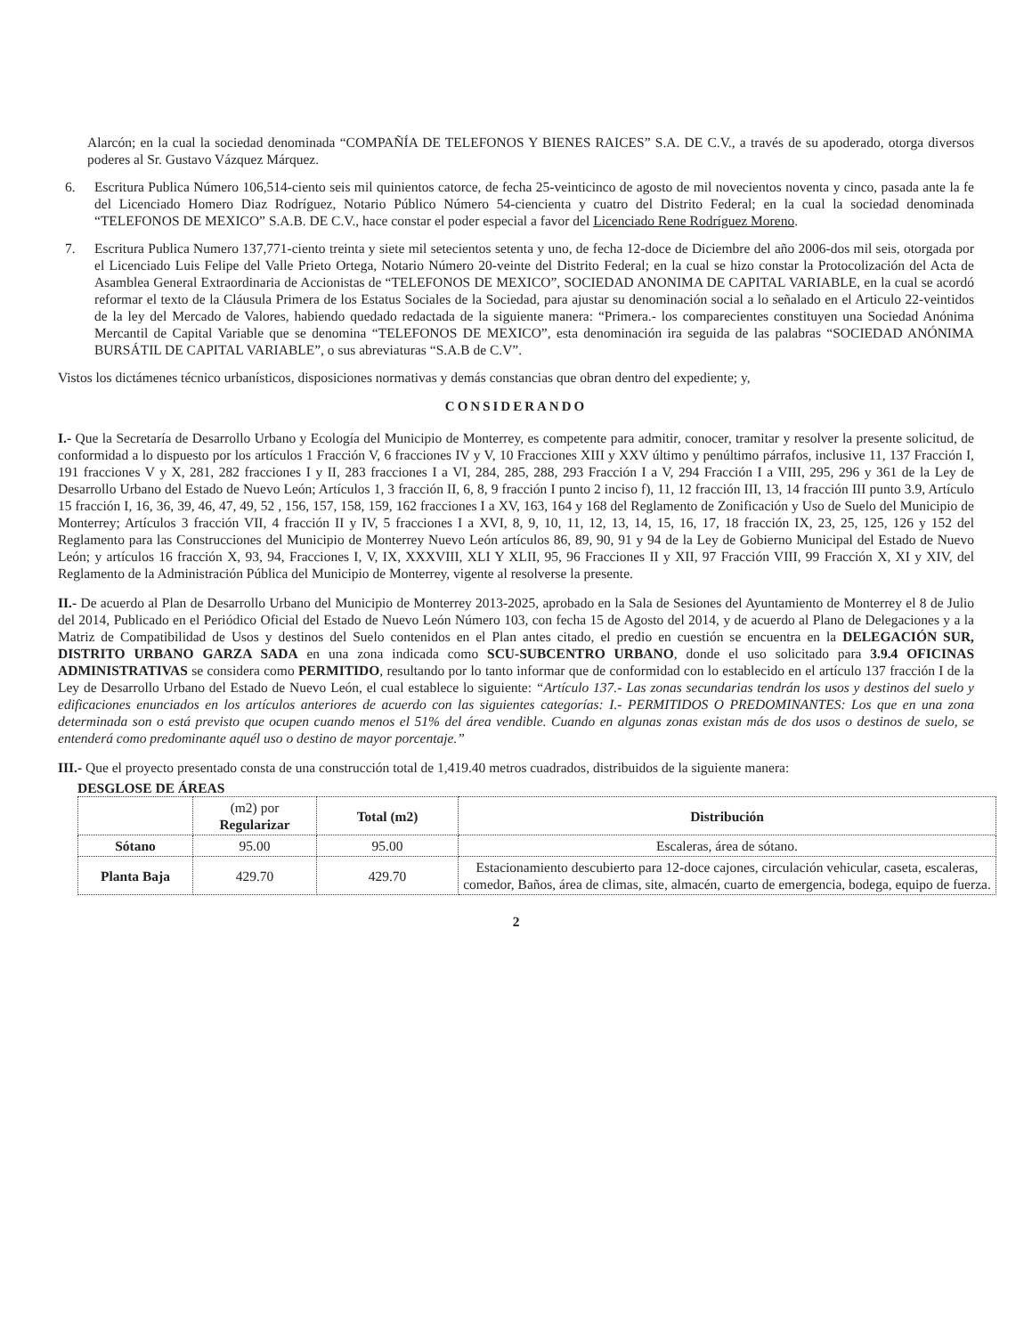Alarcón; en la cual la sociedad denominada “COMPAÑÍA DE TELEFONOS Y BIENES RAICES” S.A. DE C.V., a través de su apoderado, otorga diversos poderes al Sr. Gustavo Vázquez Márquez.
6. Escritura Publica Número 106,514-ciento seis mil quinientos catorce, de fecha 25-veinticinco de agosto de mil novecientos noventa y cinco, pasada ante la fe del Licenciado Homero Diaz Rodríguez, Notario Público Número 54-ciencienta y cuatro del Distrito Federal; en la cual la sociedad denominada “TELEFONOS DE MEXICO” S.A.B. DE C.V., hace constar el poder especial a favor del Licenciado Rene Rodríguez Moreno.
7. Escritura Publica Numero 137,771-ciento treinta y siete mil setecientos setenta y uno, de fecha 12-doce de Diciembre del año 2006-dos mil seis, otorgada por el Licenciado Luis Felipe del Valle Prieto Ortega, Notario Número 20-veinte del Distrito Federal; en la cual se hizo constar la Protocolización del Acta de Asamblea General Extraordinaria de Accionistas de “TELEFONOS DE MEXICO”, SOCIEDAD ANONIMA DE CAPITAL VARIABLE, en la cual se acordó reformar el texto de la Cláusula Primera de los Estatus Sociales de la Sociedad, para ajustar su denominación social a lo señalado en el Articulo 22-veintidos de la ley del Mercado de Valores, habiendo quedado redactada de la siguiente manera: “Primera.- los comparecientes constituyen una Sociedad Anónima Mercantil de Capital Variable que se denomina “TELEFONOS DE MEXICO”, esta denominación ira seguida de las palabras “SOCIEDAD ANÓNIMA BURSÁTIL DE CAPITAL VARIABLE”, o sus abreviaturas “S.A.B de C.V”.
Vistos los dictámenes técnico urbanísticos, disposiciones normativas y demás constancias que obran dentro del expediente; y,
CONSIDERANDO
I.- Que la Secretaría de Desarrollo Urbano y Ecología del Municipio de Monterrey, es competente para admitir, conocer, tramitar y resolver la presente solicitud, de conformidad a lo dispuesto por los artículos 1 Fracción V, 6 fracciones IV y V, 10 Fracciones XIII y XXV último y penúltimo párrafos, inclusive 11, 137 Fracción I, 191 fracciones V y X, 281, 282 fracciones I y II, 283 fracciones I a VI, 284, 285, 288, 293 Fracción I a V, 294 Fracción I a VIII, 295, 296 y 361 de la Ley de Desarrollo Urbano del Estado de Nuevo León; Artículos 1, 3 fracción II, 6, 8, 9 fracción I punto 2 inciso f), 11, 12 fracción III, 13, 14 fracción III punto 3.9, Artículo 15 fracción I, 16, 36, 39, 46, 47, 49, 52 , 156, 157, 158, 159, 162 fracciones I a XV, 163, 164 y 168 del Reglamento de Zonificación y Uso de Suelo del Municipio de Monterrey; Artículos 3 fracción VII, 4 fracción II y IV, 5 fracciones I a XVI, 8, 9, 10, 11, 12, 13, 14, 15, 16, 17, 18 fracción IX, 23, 25, 125, 126 y 152 del Reglamento para las Construcciones del Municipio de Monterrey Nuevo León artículos 86, 89, 90, 91 y 94 de la Ley de Gobierno Municipal del Estado de Nuevo León; y artículos 16 fracción X, 93, 94, Fracciones I, V, IX, XXXVIII, XLI Y XLII, 95, 96 Fracciones II y XII, 97 Fracción VIII, 99 Fracción X, XI y XIV, del Reglamento de la Administración Pública del Municipio de Monterrey, vigente al resolverse la presente.
II.- De acuerdo al Plan de Desarrollo Urbano del Municipio de Monterrey 2013-2025, aprobado en la Sala de Sesiones del Ayuntamiento de Monterrey el 8 de Julio del 2014, Publicado en el Periódico Oficial del Estado de Nuevo León Número 103, con fecha 15 de Agosto del 2014, y de acuerdo al Plano de Delegaciones y a la Matriz de Compatibilidad de Usos y destinos del Suelo contenidos en el Plan antes citado, el predio en cuestión se encuentra en la DELEGACIÓN SUR, DISTRITO URBANO GARZA SADA en una zona indicada como SCU-SUBCENTRO URBANO, donde el uso solicitado para 3.9.4 OFICINAS ADMINISTRATIVAS se considera como PERMITIDO, resultando por lo tanto informar que de conformidad con lo establecido en el artículo 137 fracción I de la Ley de Desarrollo Urbano del Estado de Nuevo León, el cual establece lo siguiente: “Artículo 137.- Las zonas secundarias tendrán los usos y destinos del suelo y edificaciones enunciados en los artículos anteriores de acuerdo con las siguientes categorías: I.- PERMITIDOS O PREDOMINANTES: Los que en una zona determinada son o está previsto que ocupen cuando menos el 51% del área vendible. Cuando en algunas zonas existan más de dos usos o destinos de suelo, se entenderá como predominante aquél uso o destino de mayor porcentaje.”
III.- Que el proyecto presentado consta de una construcción total de 1,419.40 metros cuadrados, distribuidos de la siguiente manera:
DESGLOSE DE ÁREAS
| | (m2) por Regularizar | Total (m2) | Distribución |
| --- | --- | --- | --- |
| Sótano | 95.00 | 95.00 | Escaleras, área de sótano. |
| Planta Baja | 429.70 | 429.70 | Estacionamiento descubierto para 12-doce cajones, circulación vehicular, caseta, escaleras, comedor, Baños, área de climas, site, almacén, cuarto de emergencia, bodega, equipo de fuerza. |
2